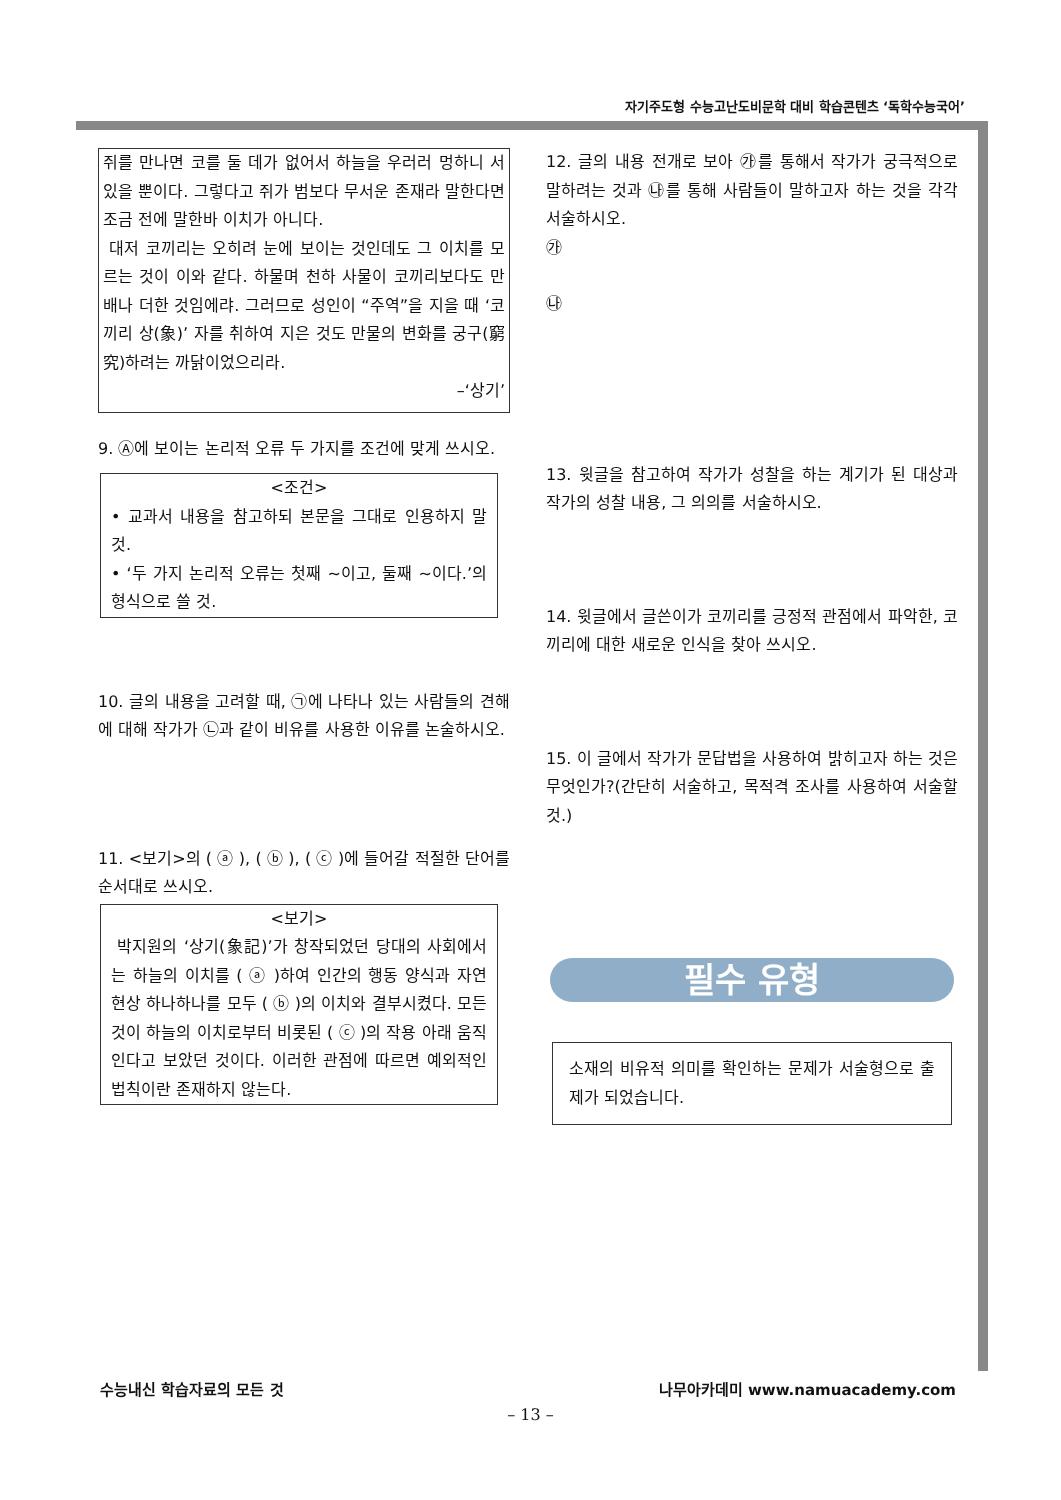자기주도형 수능고난도비문학 대비 학습콘텐츠 ‘독학수능국어’
쥐를 만나면 코를 둘 데가 없어서 하늘을 우러러 멍하니 서 있을 뿐이다. 그렇다고 쥐가 범보다 무서운 존재라 말한다면 조금 전에 말한바 이치가 아니다.
대저 코끼리는 오히려 눈에 보이는 것인데도 그 이치를 모르는 것이 이와 같다. 하물며 천하 사물이 코끼리보다도 만 배나 더한 것임에랴. 그러므로 성인이 “주역”을 지을 때 ‘코끼리 상(象)’ 자를 취하여 지은 것도 만물의 변화를 궁구(窮究)하려는 까닭이었으리라.
–‘상기’
9. Ⓐ에 보이는 논리적 오류 두 가지를 조건에 맞게 쓰시오.
<조건>
• 교과서 내용을 참고하되 본문을 그대로 인용하지 말 것.
• ‘두 가지 논리적 오류는 첫째 ~이고, 둘째 ~이다.’의 형식으로 쓸 것.
10. 글의 내용을 고려할 때, ㉠에 나타나 있는 사람들의 견해에 대해 작가가 ㉡과 같이 비유를 사용한 이유를 논술하시오.
11. <보기>의 ( ⓐ ), ( ⓑ ), ( ⓒ )에 들어갈 적절한 단어를 순서대로 쓰시오.
<보기>
박지원의 ‘상기(象記)’가 창작되었던 당대의 사회에서는 하늘의 이치를 ( ⓐ )하여 인간의 행동 양식과 자연 현상 하나하나를 모두 ( ⓑ )의 이치와 결부시켰다. 모든 것이 하늘의 이치로부터 비롯된 ( ⓒ )의 작용 아래 움직인다고 보았던 것이다. 이러한 관점에 따르면 예외적인 법칙이란 존재하지 않는다.
12. 글의 내용 전개로 보아 ㉮를 통해서 작가가 궁극적으로 말하려는 것과 ㉯를 통해 사람들이 말하고자 하는 것을 각각 서술하시오.
㉮
㉯
13. 윗글을 참고하여 작가가 성찰을 하는 계기가 된 대상과 작가의 성찰 내용, 그 의의를 서술하시오.
14. 윗글에서 글쓴이가 코끼리를 긍정적 관점에서 파악한, 코끼리에 대한 새로운 인식을 찾아 쓰시오.
15. 이 글에서 작가가 문답법을 사용하여 밝히고자 하는 것은 무엇인가?(간단히 서술하고, 목적격 조사를 사용하여 서술할 것.)
필수 유형
소재의 비유적 의미를 확인하는 문제가 서술형으로 출제가 되었습니다.
수능내신 학습자료의 모든 것 나무아카데미 www.namuacademy.com
– 13 –